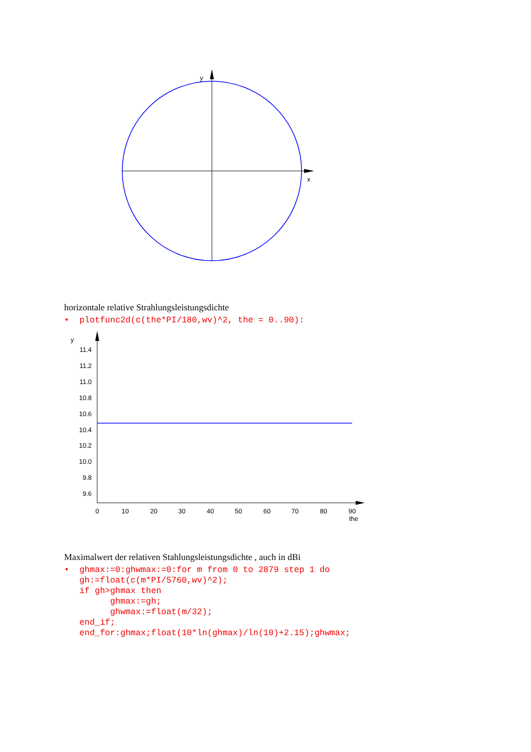x
y
0
10
20
30
40
50
60
70
80
90
the
y
11.4
11.2
11.0
10.8
10.6
10.4
10.2
10.0
9.8
9.6
horizontale relative Strahlungsleistungsdichte
• plotfunc2d(c(the*PI/180,wv)^2, the = 0..90):
Maximalwert der relativen Stahlungsleistungsdichte , auch in dBi
• ghmax:=0:ghwmax:=0:for m from 0 to 2879 step 1 do gh:=float(c(m*PI/5760,wv)^2); if gh>ghmax then ghmax:=gh; ghwmax:=float(m/32); end_if; end_for:ghmax;float(10*ln(ghmax)/ln(10)+2.15);ghwmax;